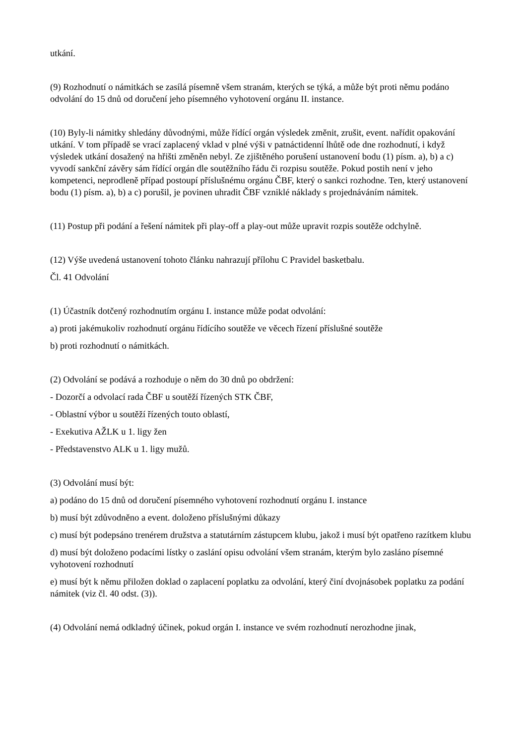utkání.
(9) Rozhodnutí o námitkách se zasílá písemně všem stranám, kterých se týká, a může být proti němu podáno odvolání do 15 dnů od doručení jeho písemného vyhotovení orgánu II. instance.
(10) Byly-li námitky shledány důvodnými, může řídící orgán výsledek změnit, zrušit, event. nařídit opakování utkání. V tom případě se vrací zaplacený vklad v plné výši v patnáctidenní lhůtě ode dne rozhodnutí, i když výsledek utkání dosažený na hřišti změněn nebyl. Ze zjištěného porušení ustanovení bodu (1) písm. a), b) a c) vyvodí sankční závěry sám řídící orgán dle soutěžního řádu či rozpisu soutěže. Pokud postih není v jeho kompetenci, neprodleně případ postoupí příslušnému orgánu ČBF, který o sankci rozhodne. Ten, který ustanovení bodu (1) písm. a), b) a c) porušil, je povinen uhradit ČBF vzniklé náklady s projednáváním námitek.
(11) Postup při podání a řešení námitek při play-off a play-out může upravit rozpis soutěže odchylně.
(12) Výše uvedená ustanovení tohoto článku nahrazují přílohu C Pravidel basketbalu.
Čl. 41 Odvolání
(1) Účastník dotčený rozhodnutím orgánu I. instance může podat odvolání:
a) proti jakémukoliv rozhodnutí orgánu řídícího soutěže ve věcech řízení příslušné soutěže
b) proti rozhodnutí o námitkách.
(2) Odvolání se podává a rozhoduje o něm do 30 dnů po obdržení:
- Dozorčí a odvolací rada ČBF u soutěží řízených STK ČBF,
- Oblastní výbor u soutěží řízených touto oblastí,
- Exekutiva AŽLK u 1. ligy žen
- Představenstvo ALK u 1. ligy mužů.
(3) Odvolání musí být:
a) podáno do 15 dnů od doručení písemného vyhotovení rozhodnutí orgánu I. instance
b) musí být zdůvodněno a event. doloženo příslušnými důkazy
c) musí být podepsáno trenérem družstva a statutárním zástupcem klubu, jakož i musí být opatřeno razítkem klubu
d) musí být doloženo podacími lístky o zaslání opisu odvolání všem stranám, kterým bylo zasláno písemné vyhotovení rozhodnutí
e) musí být k němu přiložen doklad o zaplacení poplatku za odvolání, který činí dvojnásobek poplatku za podání námitek (viz čl. 40 odst. (3)).
(4) Odvolání nemá odkladný účinek, pokud orgán I. instance ve svém rozhodnutí nerozhodne jinak,